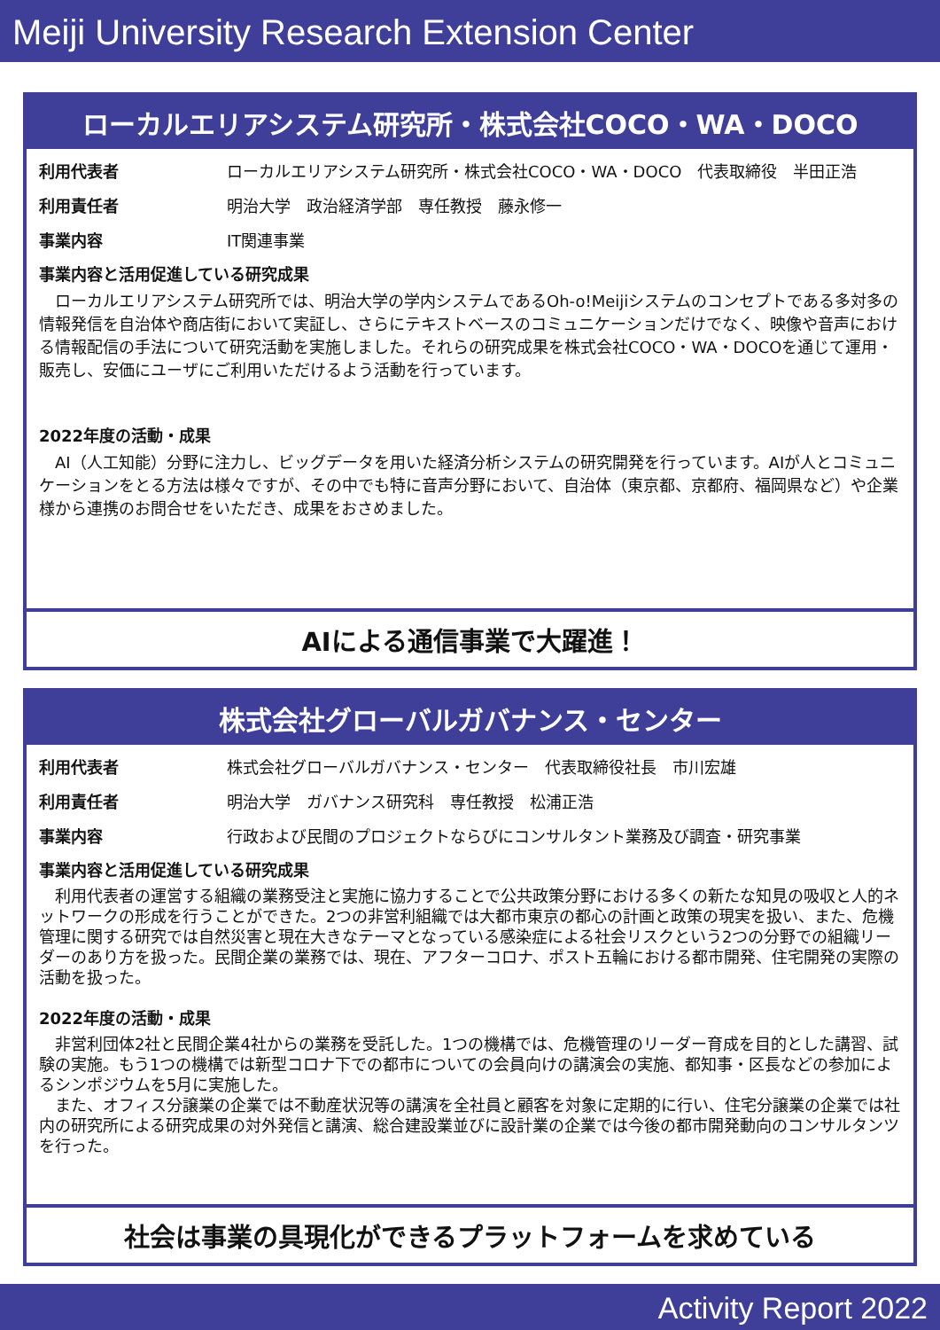Meiji University Research Extension Center
ローカルエリアシステム研究所・株式会社COCO・WA・DOCO
利用代表者 ローカルエリアシステム研究所・株式会社COCO・WA・DOCO　代表取締役　半田正浩
利用責任者 明治大学　政治経済学部　専任教授　藤永修一
事業内容 IT関連事業
事業内容と活用促進している研究成果
　ローカルエリアシステム研究所では、明治大学の学内システムであるOh-o!Meijiシステムのコンセプトである多対多の情報発信を自治体や商店街において実証し、さらにテキストベースのコミュニケーションだけでなく、映像や音声における情報配信の手法について研究活動を実施しました。それらの研究成果を株式会社COCO・WA・DOCOを通じて運用・販売し、安価にユーザにご利用いただけるよう活動を行っています。
2022年度の活動・成果
　AI（人工知能）分野に注力し、ビッグデータを用いた経済分析システムの研究開発を行っています。AIが人とコミュニケーションをとる方法は様々ですが、その中でも特に音声分野において、自治体（東京都、京都府、福岡県など）や企業様から連携のお問合せをいただき、成果をおさめました。
AIによる通信事業で大躍進！
株式会社グローバルガバナンス・センター
利用代表者 株式会社グローバルガバナンス・センター　代表取締役社長　市川宏雄
利用責任者 明治大学　ガバナンス研究科　専任教授　松浦正浩
事業内容 行政および民間のプロジェクトならびにコンサルタント業務及び調査・研究事業
事業内容と活用促進している研究成果
　利用代表者の運営する組織の業務受注と実施に協力することで公共政策分野における多くの新たな知見の吸収と人的ネットワークの形成を行うことができた。2つの非営利組織では大都市東京の都心の計画と政策の現実を扱い、また、危機管理に関する研究では自然災害と現在大きなテーマとなっている感染症による社会リスクという2つの分野での組織リーダーのあり方を扱った。民間企業の業務では、現在、アフターコロナ、ポスト五輪における都市開発、住宅開発の実際の活動を扱った。
2022年度の活動・成果
　非営利団体2社と民間企業4社からの業務を受託した。1つの機構では、危機管理のリーダー育成を目的とした講習、試験の実施。もう1つの機構では新型コロナ下での都市についての会員向けの講演会の実施、都知事・区長などの参加によるシンポジウムを5月に実施した。
　また、オフィス分譲業の企業では不動産状況等の講演を全社員と顧客を対象に定期的に行い、住宅分譲業の企業では社内の研究所による研究成果の対外発信と講演、総合建設業並びに設計業の企業では今後の都市開発動向のコンサルタンツを行った。
社会は事業の具現化ができるプラットフォームを求めている
Activity Report 2022